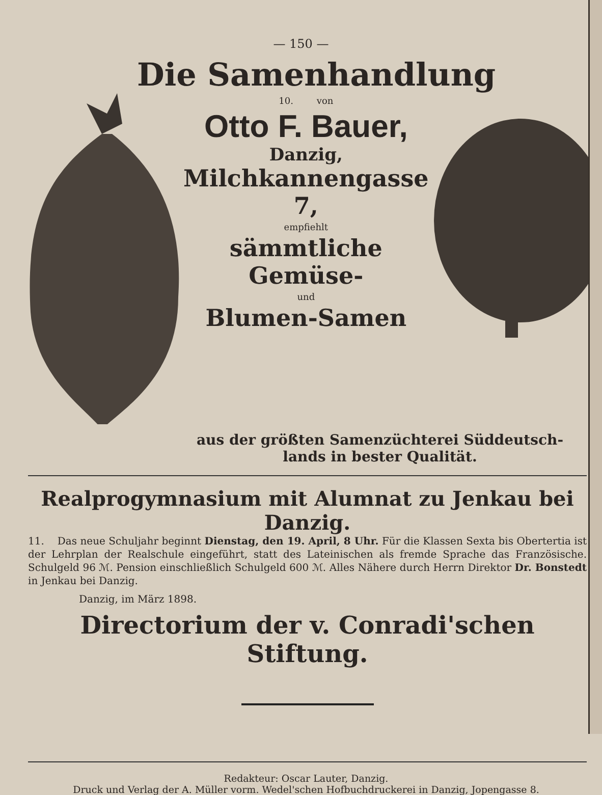— 150 —
Die Samenhandlung
10. von
Otto F. Bauer,
Danzig,
Milchkannengasse 7,
empfiehlt
sämmtliche Gemüse-
und
Blumen-Samen
aus der größten Samenzüchterei Süddeutsch-
lands in bester Qualität.
Realprogymnasium mit Alumnat zu Jenkau bei Danzig.
11. Das neue Schuljahr beginnt Dienstag, den 19. April, 8 Uhr. Für die Klassen Sexta bis Obertertia ist der Lehrplan der Realschule eingeführt, statt des Lateinischen als fremde Sprache das Französische. Schulgeld 96 ℳ. Pension einschließlich Schulgeld 600 ℳ. Alles Nähere durch Herrn Direktor Dr. Bonstedt in Jenkau bei Danzig.
Danzig, im März 1898.
Directorium der v. Conradi'schen Stiftung.
Redakteur: Oscar Lauter, Danzig.
Druck und Verlag der A. Müller vorm. Wedel'schen Hofbuchdruckerei in Danzig, Jopengasse 8.